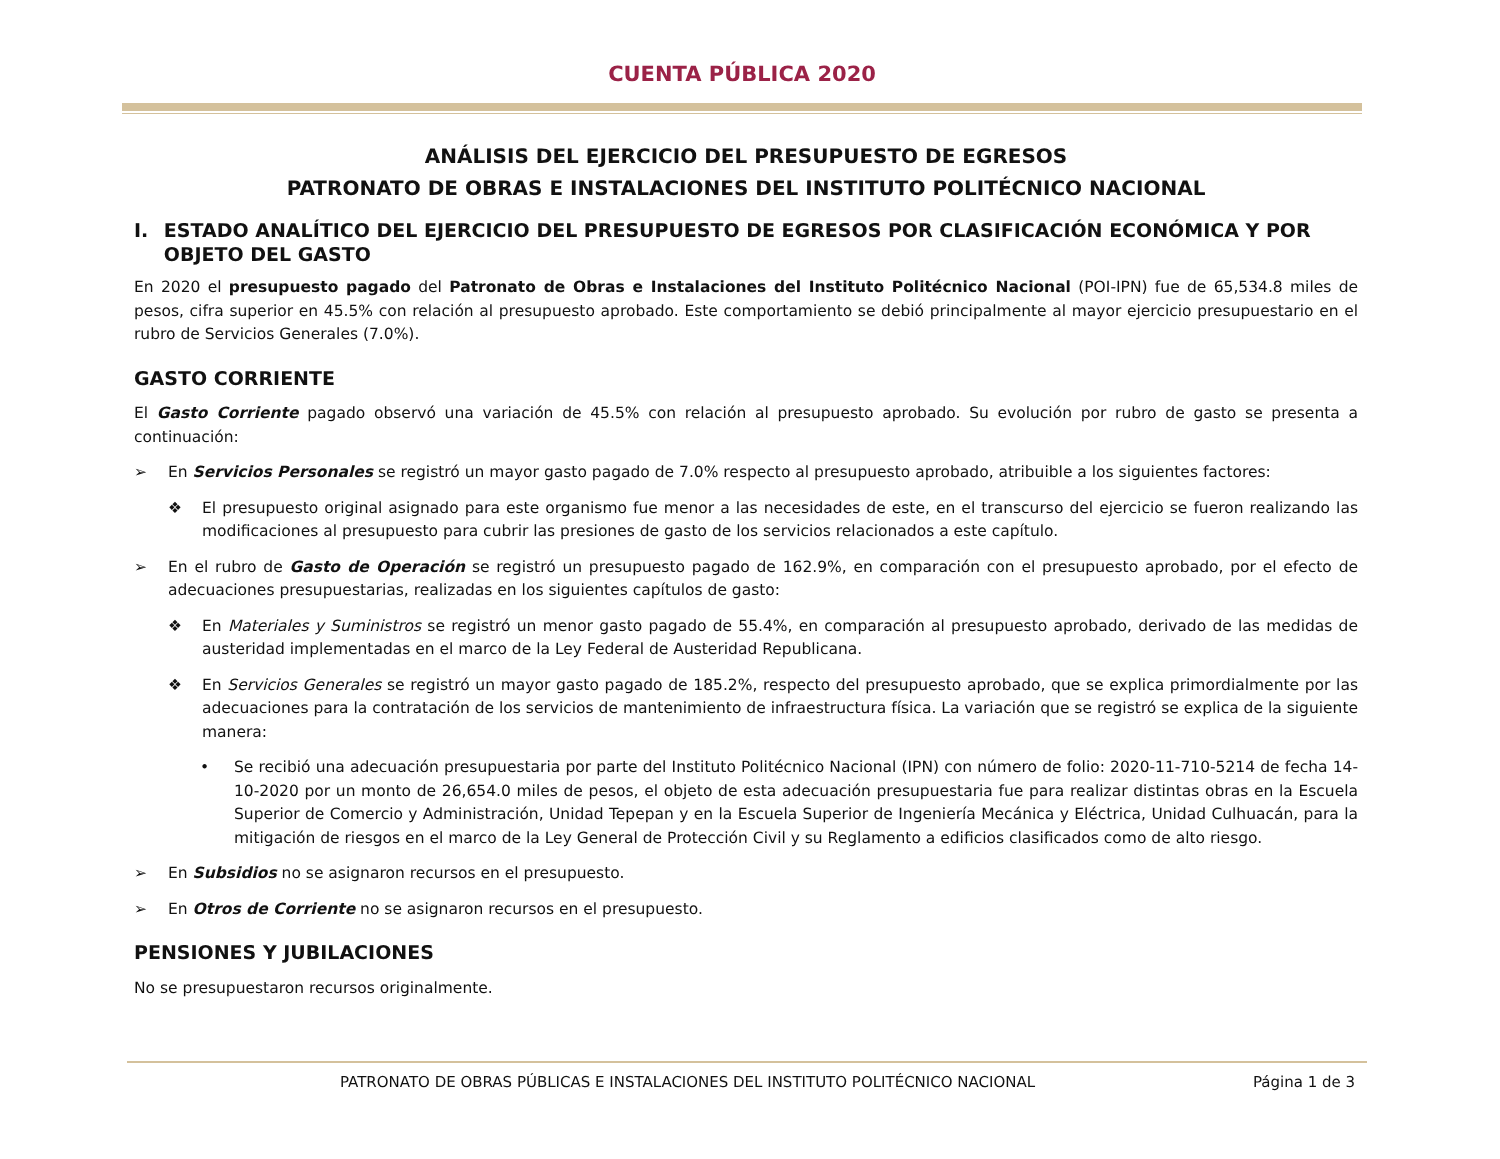CUENTA PÚBLICA 2020
ANÁLISIS DEL EJERCICIO DEL PRESUPUESTO DE EGRESOS
PATRONATO DE OBRAS E INSTALACIONES DEL INSTITUTO POLITÉCNICO NACIONAL
I. ESTADO ANALÍTICO DEL EJERCICIO DEL PRESUPUESTO DE EGRESOS POR CLASIFICACIÓN ECONÓMICA Y POR OBJETO DEL GASTO
En 2020 el presupuesto pagado del Patronato de Obras e Instalaciones del Instituto Politécnico Nacional (POI-IPN) fue de 65,534.8 miles de pesos, cifra superior en 45.5% con relación al presupuesto aprobado. Este comportamiento se debió principalmente al mayor ejercicio presupuestario en el rubro de Servicios Generales (7.0%).
GASTO CORRIENTE
El Gasto Corriente pagado observó una variación de 45.5% con relación al presupuesto aprobado. Su evolución por rubro de gasto se presenta a continuación:
➢ En Servicios Personales se registró un mayor gasto pagado de 7.0% respecto al presupuesto aprobado, atribuible a los siguientes factores:
❖ El presupuesto original asignado para este organismo fue menor a las necesidades de este, en el transcurso del ejercicio se fueron realizando las modificaciones al presupuesto para cubrir las presiones de gasto de los servicios relacionados a este capítulo.
➢ En el rubro de Gasto de Operación se registró un presupuesto pagado de 162.9%, en comparación con el presupuesto aprobado, por el efecto de adecuaciones presupuestarias, realizadas en los siguientes capítulos de gasto:
❖ En Materiales y Suministros se registró un menor gasto pagado de 55.4%, en comparación al presupuesto aprobado, derivado de las medidas de austeridad implementadas en el marco de la Ley Federal de Austeridad Republicana.
❖ En Servicios Generales se registró un mayor gasto pagado de 185.2%, respecto del presupuesto aprobado, que se explica primordialmente por las adecuaciones para la contratación de los servicios de mantenimiento de infraestructura física. La variación que se registró se explica de la siguiente manera:
• Se recibió una adecuación presupuestaria por parte del Instituto Politécnico Nacional (IPN) con número de folio: 2020-11-710-5214 de fecha 14-10-2020 por un monto de 26,654.0 miles de pesos, el objeto de esta adecuación presupuestaria fue para realizar distintas obras en la Escuela Superior de Comercio y Administración, Unidad Tepepan y en la Escuela Superior de Ingeniería Mecánica y Eléctrica, Unidad Culhuacán, para la mitigación de riesgos en el marco de la Ley General de Protección Civil y su Reglamento a edificios clasificados como de alto riesgo.
➢ En Subsidios no se asignaron recursos en el presupuesto.
➢ En Otros de Corriente no se asignaron recursos en el presupuesto.
PENSIONES Y JUBILACIONES
No se presupuestaron recursos originalmente.
PATRONATO DE OBRAS PÚBLICAS E INSTALACIONES DEL INSTITUTO POLITÉCNICO NACIONAL Página 1 de 3